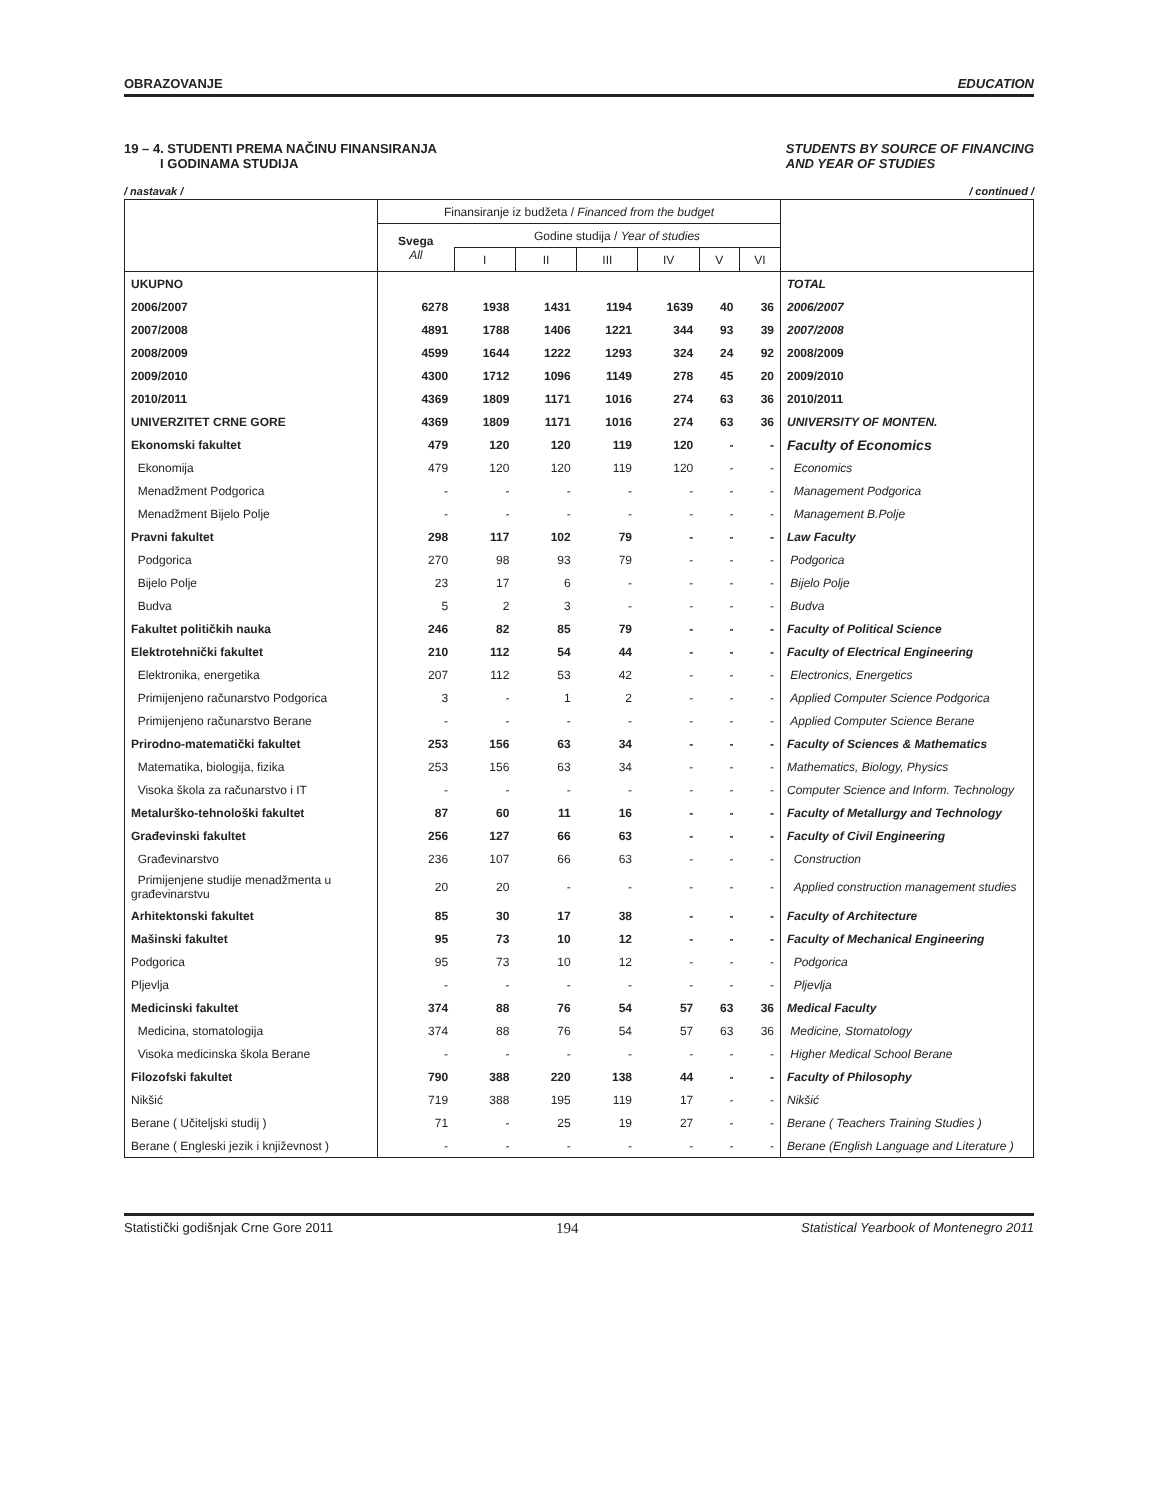OBRAZOVANJE EDUCATION
19 – 4. STUDENTI PREMA NAČINU FINANSIRANJA
I GODINAMA STUDIJA STUDENTS BY SOURCE OF FINANCING
AND YEAR OF STUDIES
/ nastavak / / continued /
| | Finansiranje iz budžeta / Financed from the budget | | | | | | | |
| --- | --- | --- | --- | --- | --- | --- | --- | --- |
| | Svega All | Godine studija / Year of studies | | | | | | |
| | | I | II | III | IV | V | VI | |
| UKUPNO | | | | | | | | TOTAL |
| 2006/2007 | 6278 | 1938 | 1431 | 1194 | 1639 | 40 | 36 | 2006/2007 |
| 2007/2008 | 4891 | 1788 | 1406 | 1221 | 344 | 93 | 39 | 2007/2008 |
| 2008/2009 | 4599 | 1644 | 1222 | 1293 | 324 | 24 | 92 | 2008/2009 |
| 2009/2010 | 4300 | 1712 | 1096 | 1149 | 278 | 45 | 20 | 2009/2010 |
| 2010/2011 | 4369 | 1809 | 1171 | 1016 | 274 | 63 | 36 | 2010/2011 |
| UNIVERZITET CRNE GORE | 4369 | 1809 | 1171 | 1016 | 274 | 63 | 36 | UNIVERSITY OF MONTEN. |
| Ekonomski fakultet | 479 | 120 | 120 | 119 | 120 | - | - | Faculty of Economics |
| Ekonomija | 479 | 120 | 120 | 119 | 120 | - | - | Economics |
| Menadžment Podgorica | - | - | - | - | - | - | - | Management Podgorica |
| Menadžment Bijelo Polje | - | - | - | - | - | - | - | Management B.Polje |
| Pravni fakultet | 298 | 117 | 102 | 79 | - | - | - | Law Faculty |
| Podgorica | 270 | 98 | 93 | 79 | - | - | - | Podgorica |
| Bijelo Polje | 23 | 17 | 6 | - | - | - | - | Bijelo Polje |
| Budva | 5 | 2 | 3 | - | - | - | - | Budva |
| Fakultet političkih nauka | 246 | 82 | 85 | 79 | - | - | - | Faculty of Political Science |
| Elektrotehnički fakultet | 210 | 112 | 54 | 44 | - | - | - | Faculty of Electrical Engineering |
| Elektronika, energetika | 207 | 112 | 53 | 42 | - | - | - | Electronics, Energetics |
| Primijenjeno računarstvo Podgorica | 3 | - | 1 | 2 | - | - | - | Applied Computer Science Podgorica |
| Primijenjeno računarstvo Berane | - | - | - | - | - | - | - | Applied Computer Science Berane |
| Prirodno-matematički fakultet | 253 | 156 | 63 | 34 | - | - | - | Faculty of Sciences & Mathematics |
| Matematika, biologija, fizika | 253 | 156 | 63 | 34 | - | - | - | Mathematics, Biology, Physics |
| Visoka škola za računarstvo i IT | - | - | - | - | - | - | - | Computer Science and Inform. Technology |
| Metalurško-tehnološki fakultet | 87 | 60 | 11 | 16 | - | - | - | Faculty of Metallurgy and Technology |
| Građevinski fakultet | 256 | 127 | 66 | 63 | - | - | - | Faculty of Civil Engineering |
| Građevinarstvo | 236 | 107 | 66 | 63 | - | - | - | Construction |
| Primijenjene studije menadžmenta u građevinarstvu | 20 | 20 | - | - | - | - | - | Applied construction management studies |
| Arhitektonski fakultet | 85 | 30 | 17 | 38 | - | - | - | Faculty of Architecture |
| Mašinski fakultet | 95 | 73 | 10 | 12 | - | - | - | Faculty of Mechanical Engineering |
| Podgorica | 95 | 73 | 10 | 12 | - | - | - | Podgorica |
| Pljevlja | - | - | - | - | - | - | - | Pljevlja |
| Medicinski fakultet | 374 | 88 | 76 | 54 | 57 | 63 | 36 | Medical Faculty |
| Medicina, stomatologija | 374 | 88 | 76 | 54 | 57 | 63 | 36 | Medicine, Stomatology |
| Visoka medicinska škola Berane | - | - | - | - | - | - | - | Higher Medical School Berane |
| Filozofski fakultet | 790 | 388 | 220 | 138 | 44 | - | - | Faculty of Philosophy |
| Nikšić | 719 | 388 | 195 | 119 | 17 | - | - | Nikšić |
| Berane ( Učiteljski studij ) | 71 | - | 25 | 19 | 27 | - | - | Berane ( Teachers Training Studies ) |
| Berane ( Engleski jezik i književnost ) | - | - | - | - | - | - | - | Berane (English Language and Literature ) |
Statistički godišnjak Crne Gore 2011 194 Statistical Yearbook of Montenegro 2011